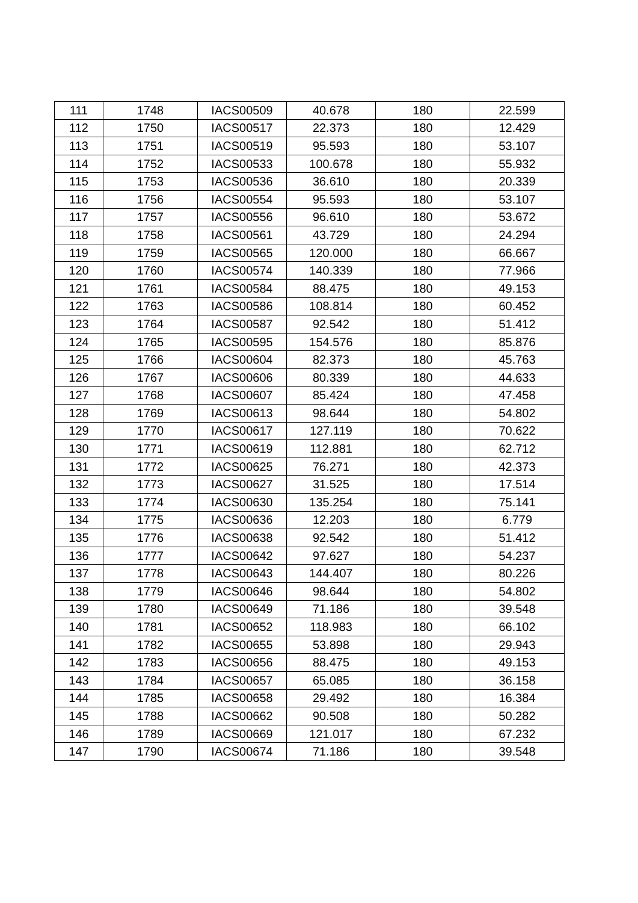| 111 | 1748 | IACS00509 | 40.678 | 180 | 22.599 |
| 112 | 1750 | IACS00517 | 22.373 | 180 | 12.429 |
| 113 | 1751 | IACS00519 | 95.593 | 180 | 53.107 |
| 114 | 1752 | IACS00533 | 100.678 | 180 | 55.932 |
| 115 | 1753 | IACS00536 | 36.610 | 180 | 20.339 |
| 116 | 1756 | IACS00554 | 95.593 | 180 | 53.107 |
| 117 | 1757 | IACS00556 | 96.610 | 180 | 53.672 |
| 118 | 1758 | IACS00561 | 43.729 | 180 | 24.294 |
| 119 | 1759 | IACS00565 | 120.000 | 180 | 66.667 |
| 120 | 1760 | IACS00574 | 140.339 | 180 | 77.966 |
| 121 | 1761 | IACS00584 | 88.475 | 180 | 49.153 |
| 122 | 1763 | IACS00586 | 108.814 | 180 | 60.452 |
| 123 | 1764 | IACS00587 | 92.542 | 180 | 51.412 |
| 124 | 1765 | IACS00595 | 154.576 | 180 | 85.876 |
| 125 | 1766 | IACS00604 | 82.373 | 180 | 45.763 |
| 126 | 1767 | IACS00606 | 80.339 | 180 | 44.633 |
| 127 | 1768 | IACS00607 | 85.424 | 180 | 47.458 |
| 128 | 1769 | IACS00613 | 98.644 | 180 | 54.802 |
| 129 | 1770 | IACS00617 | 127.119 | 180 | 70.622 |
| 130 | 1771 | IACS00619 | 112.881 | 180 | 62.712 |
| 131 | 1772 | IACS00625 | 76.271 | 180 | 42.373 |
| 132 | 1773 | IACS00627 | 31.525 | 180 | 17.514 |
| 133 | 1774 | IACS00630 | 135.254 | 180 | 75.141 |
| 134 | 1775 | IACS00636 | 12.203 | 180 | 6.779 |
| 135 | 1776 | IACS00638 | 92.542 | 180 | 51.412 |
| 136 | 1777 | IACS00642 | 97.627 | 180 | 54.237 |
| 137 | 1778 | IACS00643 | 144.407 | 180 | 80.226 |
| 138 | 1779 | IACS00646 | 98.644 | 180 | 54.802 |
| 139 | 1780 | IACS00649 | 71.186 | 180 | 39.548 |
| 140 | 1781 | IACS00652 | 118.983 | 180 | 66.102 |
| 141 | 1782 | IACS00655 | 53.898 | 180 | 29.943 |
| 142 | 1783 | IACS00656 | 88.475 | 180 | 49.153 |
| 143 | 1784 | IACS00657 | 65.085 | 180 | 36.158 |
| 144 | 1785 | IACS00658 | 29.492 | 180 | 16.384 |
| 145 | 1788 | IACS00662 | 90.508 | 180 | 50.282 |
| 146 | 1789 | IACS00669 | 121.017 | 180 | 67.232 |
| 147 | 1790 | IACS00674 | 71.186 | 180 | 39.548 |